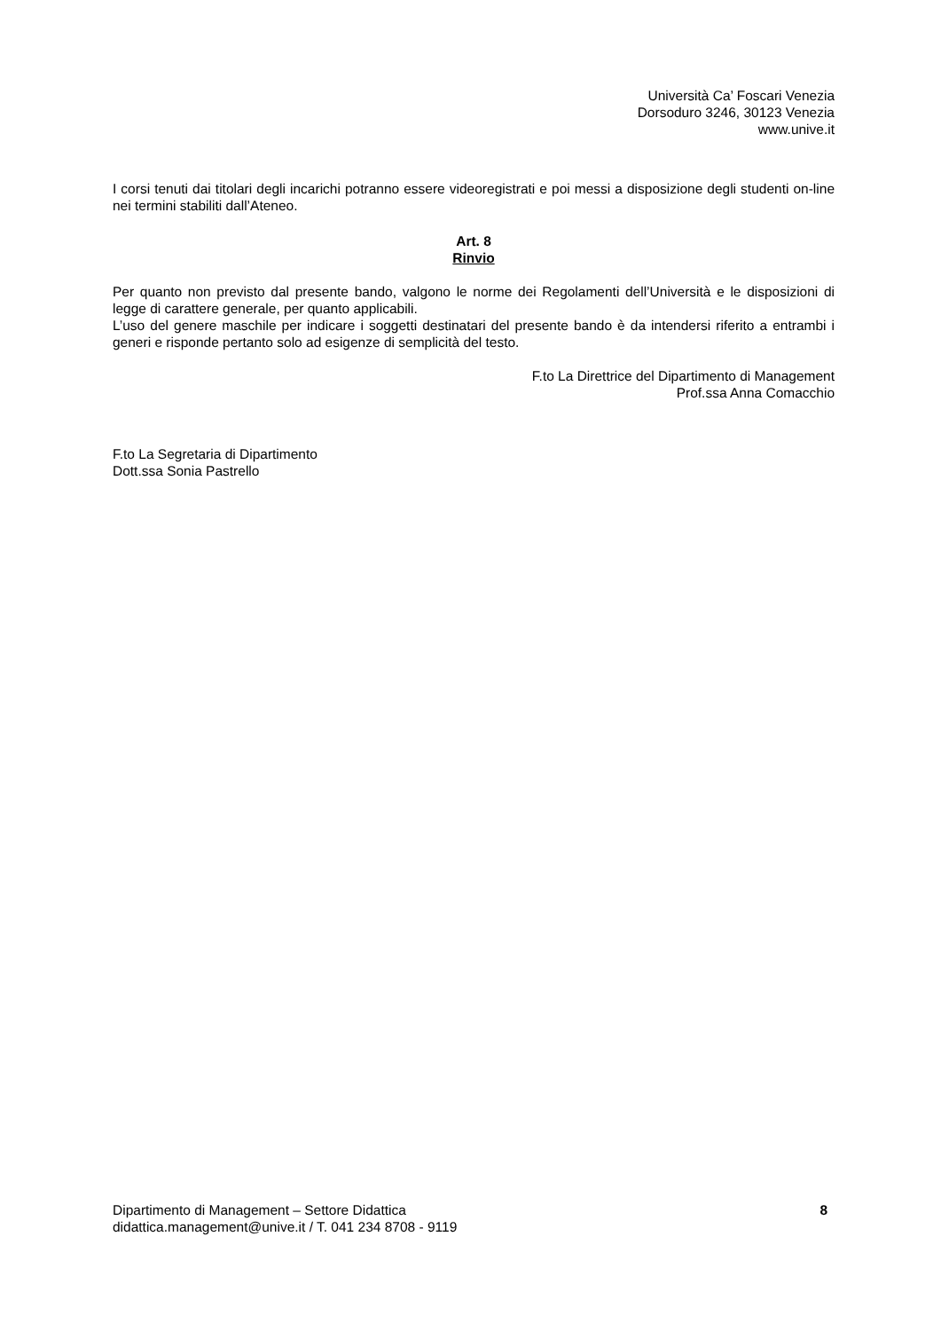Università Ca’ Foscari Venezia
Dorsoduro 3246, 30123 Venezia
www.unive.it
I corsi tenuti dai titolari degli incarichi potranno essere videoregistrati e poi messi a disposizione degli studenti on-line nei termini stabiliti dall’Ateneo.
Art. 8
Rinvio
Per quanto non previsto dal presente bando, valgono le norme dei Regolamenti dell’Università e le disposizioni di legge di carattere generale, per quanto applicabili.
L’uso del genere maschile per indicare i soggetti destinatari del presente bando è da intendersi riferito a entrambi i generi e risponde pertanto solo ad esigenze di semplicità del testo.
F.to La Direttrice del Dipartimento di Management
Prof.ssa Anna Comacchio
F.to La Segretaria di Dipartimento
Dott.ssa Sonia Pastrello
Dipartimento di Management – Settore Didattica
didattica.management@unive.it / T. 041 234 8708 - 9119
8